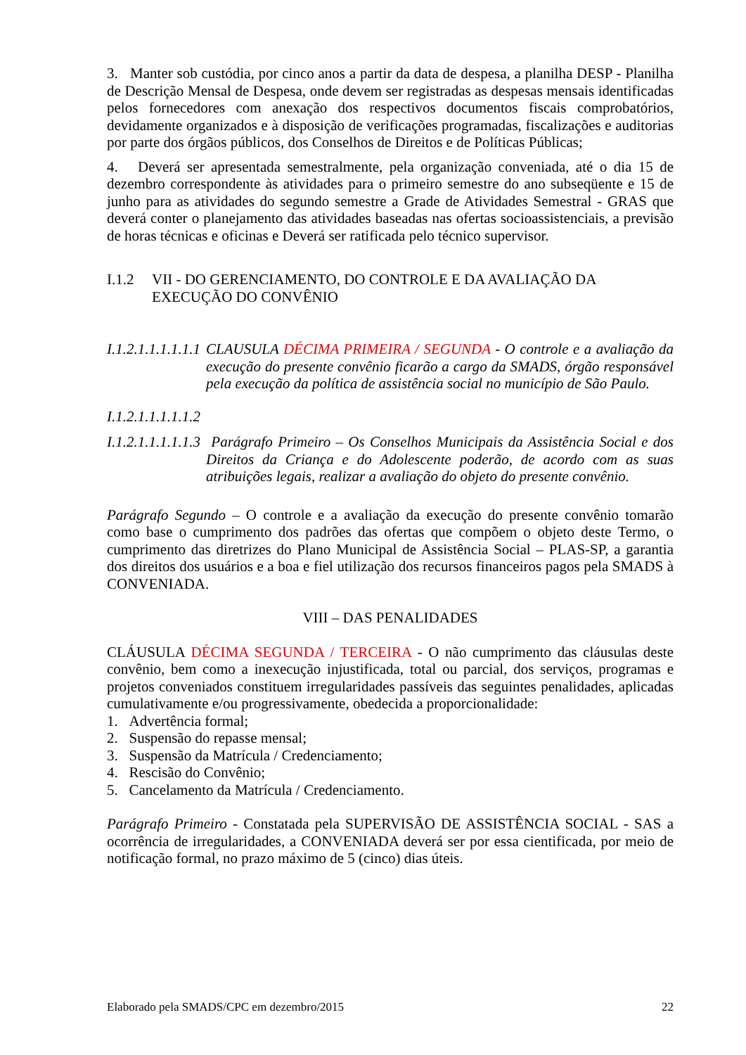3. Manter sob custódia, por cinco anos a partir da data de despesa, a planilha DESP - Planilha de Descrição Mensal de Despesa, onde devem ser registradas as despesas mensais identificadas pelos fornecedores com anexação dos respectivos documentos fiscais comprobatórios, devidamente organizados e à disposição de verificações programadas, fiscalizações e auditorias por parte dos órgãos públicos, dos Conselhos de Direitos e de Políticas Públicas;
4. Deverá ser apresentada semestralmente, pela organização conveniada, até o dia 15 de dezembro correspondente às atividades para o primeiro semestre do ano subseqüente e 15 de junho para as atividades do segundo semestre a Grade de Atividades Semestral - GRAS que deverá conter o planejamento das atividades baseadas nas ofertas socioassistenciais, a previsão de horas técnicas e oficinas e Deverá ser ratificada pelo técnico supervisor.
I.1.2 VII - DO GERENCIAMENTO, DO CONTROLE E DA AVALIAÇÃO DA EXECUÇÃO DO CONVÊNIO
I.1.2.1.1.1.1.1.1
CLAUSULA DÉCIMA PRIMEIRA / SEGUNDA - O controle e a avaliação da execução do presente convênio ficarão a cargo da SMADS, órgão responsável pela execução da política de assistência social no município de São Paulo.
I.1.2.1.1.1.1.1.2
I.1.2.1.1.1.1.1.3
Parágrafo Primeiro – Os Conselhos Municipais da Assistência Social e dos Direitos da Criança e do Adolescente poderão, de acordo com as suas atribuições legais, realizar a avaliação do objeto do presente convênio.
Parágrafo Segundo – O controle e a avaliação da execução do presente convênio tomarão como base o cumprimento dos padrões das ofertas que compõem o objeto deste Termo, o cumprimento das diretrizes do Plano Municipal de Assistência Social – PLAS-SP, a garantia dos direitos dos usuários e a boa e fiel utilização dos recursos financeiros pagos pela SMADS à CONVENIADA.
VIII – DAS PENALIDADES
CLÁUSULA DÉCIMA SEGUNDA / TERCEIRA - O não cumprimento das cláusulas deste convênio, bem como a inexecução injustificada, total ou parcial, dos serviços, programas e projetos conveniados constituem irregularidades passíveis das seguintes penalidades, aplicadas cumulativamente e/ou progressivamente, obedecida a proporcionalidade:
1. Advertência formal;
2. Suspensão do repasse mensal;
3. Suspensão da Matrícula / Credenciamento;
4. Rescisão do Convênio;
5. Cancelamento da Matrícula / Credenciamento.
Parágrafo Primeiro - Constatada pela SUPERVISÃO DE ASSISTÊNCIA SOCIAL - SAS a ocorrência de irregularidades, a CONVENIADA deverá ser por essa cientificada, por meio de notificação formal, no prazo máximo de 5 (cinco) dias úteis.
Elaborado pela SMADS/CPC em dezembro/2015 22